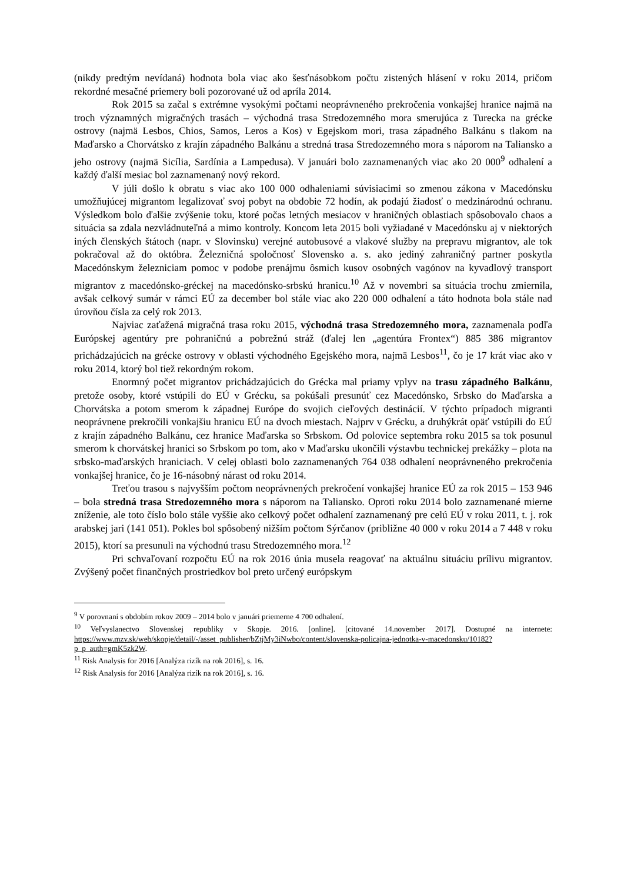(nikdy predtým nevídaná) hodnota bola viac ako šesťnásobkom počtu zistených hlásení v roku 2014, pričom rekordné mesačné priemery boli pozorované už od apríla 2014.
Rok 2015 sa začal s extrémne vysokými počtami neoprávneného prekročenia vonkajšej hranice najmä na troch významných migračných trasách – východná trasa Stredozemného mora smerujúca z Turecka na grécke ostrovy (najmä Lesbos, Chios, Samos, Leros a Kos) v Egejskom mori, trasa západného Balkánu s tlakom na Maďarsko a Chorvátsko z krajín západného Balkánu a stredná trasa Stredozemného mora s náporom na Taliansko a jeho ostrovy (najmä Sicília, Sardínia a Lampedusa). V januári bolo zaznamenaných viac ako 20 000<sup>9</sup> odhalení a každý ďalší mesiac bol zaznamenaný nový rekord.
V júli došlo k obratu s viac ako 100 000 odhaleniami súvisiacimi so zmenou zákona v Macedónsku umožňujúcej migrantom legalizovať svoj pobyt na obdobie 72 hodín, ak podajú žiadosť o medzinárodnú ochranu. Výsledkom bolo ďalšie zvýšenie toku, ktoré počas letných mesiacov v hraničných oblastiach spôsobovalo chaos a situácia sa zdala nezvládnuteľná a mimo kontroly. Koncom leta 2015 boli vyžiadané v Macedónsku aj v niektorých iných členských štátoch (napr. v Slovinsku) verejné autobusové a vlakové služby na prepravu migrantov, ale tok pokračoval až do októbra. Železničná spoločnosť Slovensko a. s. ako jediný zahraničný partner poskytla Macedónskym železniciam pomoc v podobe prenájmu ôsmich kusov osobných vagónov na kyvadlový transport migrantov z macedónsko-gréckej na macedónsko-srbskú hranicu.<sup>10</sup> Až v novembri sa situácia trochu zmiernila, avšak celkový sumár v rámci EÚ za december bol stále viac ako 220 000 odhalení a táto hodnota bola stále nad úrovňou čísla za celý rok 2013.
Najviac zaťažená migračná trasa roku 2015, východná trasa Stredozemného mora, zaznamenala podľa Európskej agentúry pre pohraničnú a pobrežnú stráž (ďalej len „agentúra Frontex“) 885 386 migrantov prichádzajúcich na grécke ostrovy v oblasti východného Egejského mora, najmä Lesbos<sup>11</sup>, čo je 17 krát viac ako v roku 2014, ktorý bol tiež rekordným rokom.
Enormný počet migrantov prichádzajúcich do Grécka mal priamy vplyv na trasu západného Balkánu, pretože osoby, ktoré vstúpili do EÚ v Grécku, sa pokúšali presunúť cez Macedónsko, Srbsko do Maďarska a Chorvátska a potom smerom k západnej Európe do svojich cieľových destinácií. V týchto prípadoch migranti neoprávnene prekročili vonkajšiu hranicu EÚ na dvoch miestach. Najprv v Grécku, a druhýkrát opäť vstúpili do EÚ z krajín západného Balkánu, cez hranice Maďarska so Srbskom. Od polovice septembra roku 2015 sa tok posunul smerom k chorvátskej hranici so Srbskom po tom, ako v Maďarsku ukončili výstavbu technickej prekážky – plota na srbsko-maďarských hraniciach. V celej oblasti bolo zaznamenaných 764 038 odhalení neoprávneného prekročenia vonkajšej hranice, čo je 16-násobný nárast od roku 2014.
Treťou trasou s najvyšším počtom neoprávnených prekročení vonkajšej hranice EÚ za rok 2015 – 153 946 – bola stredná trasa Stredozemného mora s náporom na Taliansko. Oproti roku 2014 bolo zaznamenané mierne zníženie, ale toto číslo bolo stále vyššie ako celkový počet odhalení zaznamenaný pre celú EÚ v roku 2011, t. j. rok arabskej jari (141 051). Pokles bol spôsobený nižším počtom Sýrčanov (približne 40 000 v roku 2014 a 7 448 v roku 2015), ktorí sa presunuli na východnú trasu Stredozemného mora.<sup>12</sup>
Pri schvaľovaní rozpočtu EÚ na rok 2016 únia musela reagovať na aktuálnu situáciu prílivu migrantov. Zvýšený počet finančných prostriedkov bol preto určený európskym
<sup>9</sup> V porovnaní s obdobím rokov 2009 – 2014 bolo v januári priemerne 4 700 odhalení.
<sup>10</sup> Veľvyslanectvo Slovenskej republiky v Skopje. 2016. [online]. [citované 14.november 2017]. Dostupné na internete: https://www.mzv.sk/web/skopje/detail/-/asset_publisher/bZtjMy3iNwbo/content/slovenska-policajna-jednotka-v-macedonsku/10182?p_p_auth=gmK5zk2W.
<sup>11</sup> Risk Analysis for 2016 [Analýza rizík na rok 2016], s. 16.
<sup>12</sup> Risk Analysis for 2016 [Analýza rizík na rok 2016], s. 16.